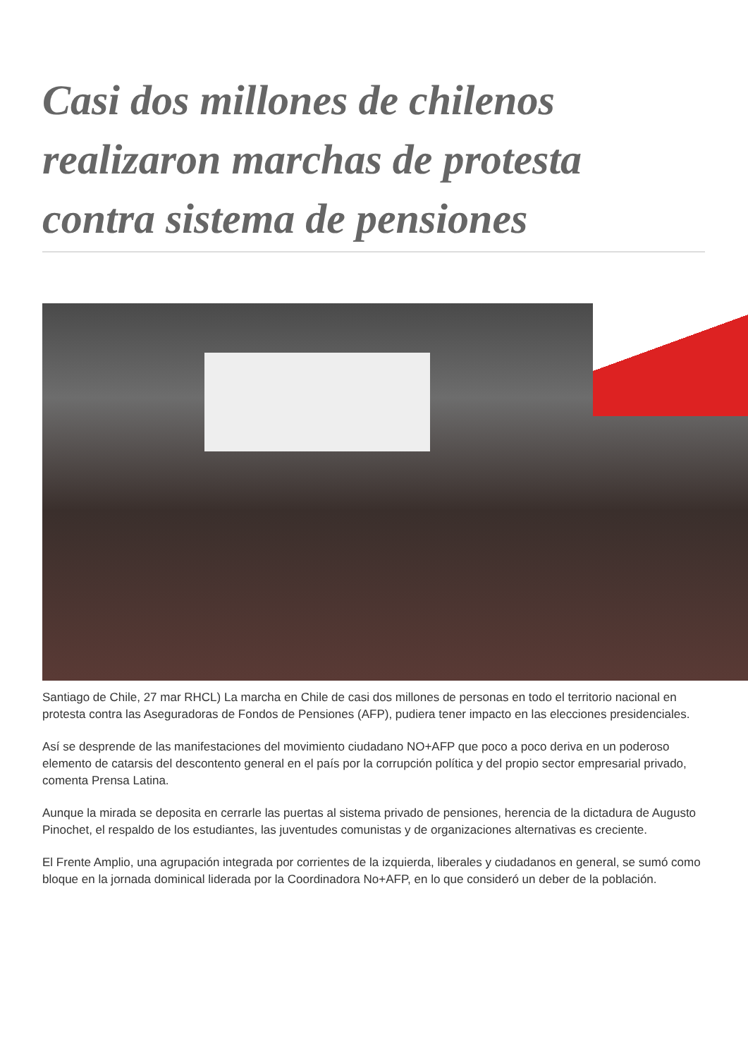Casi dos millones de chilenos realizaron marchas de protesta contra sistema de pensiones
Santiago de Chile, 27 mar RHCL) La marcha en Chile de casi dos millones de personas en todo el territorio nacional en protesta contra las Aseguradoras de Fondos de Pensiones (AFP), pudiera tener impacto en las elecciones presidenciales.
Así se desprende de las manifestaciones del movimiento ciudadano NO+AFP que poco a poco deriva en un poderoso elemento de catarsis del descontento general en el país por la corrupción política y del propio sector empresarial privado, comenta Prensa Latina.
Aunque la mirada se deposita en cerrarle las puertas al sistema privado de pensiones, herencia de la dictadura de Augusto Pinochet, el respaldo de los estudiantes, las juventudes comunistas y de organizaciones alternativas es creciente.
El Frente Amplio, una agrupación integrada por corrientes de la izquierda, liberales y ciudadanos en general, se sumó como bloque en la jornada dominical liderada por la Coordinadora No+AFP, en lo que consideró un deber de la población.